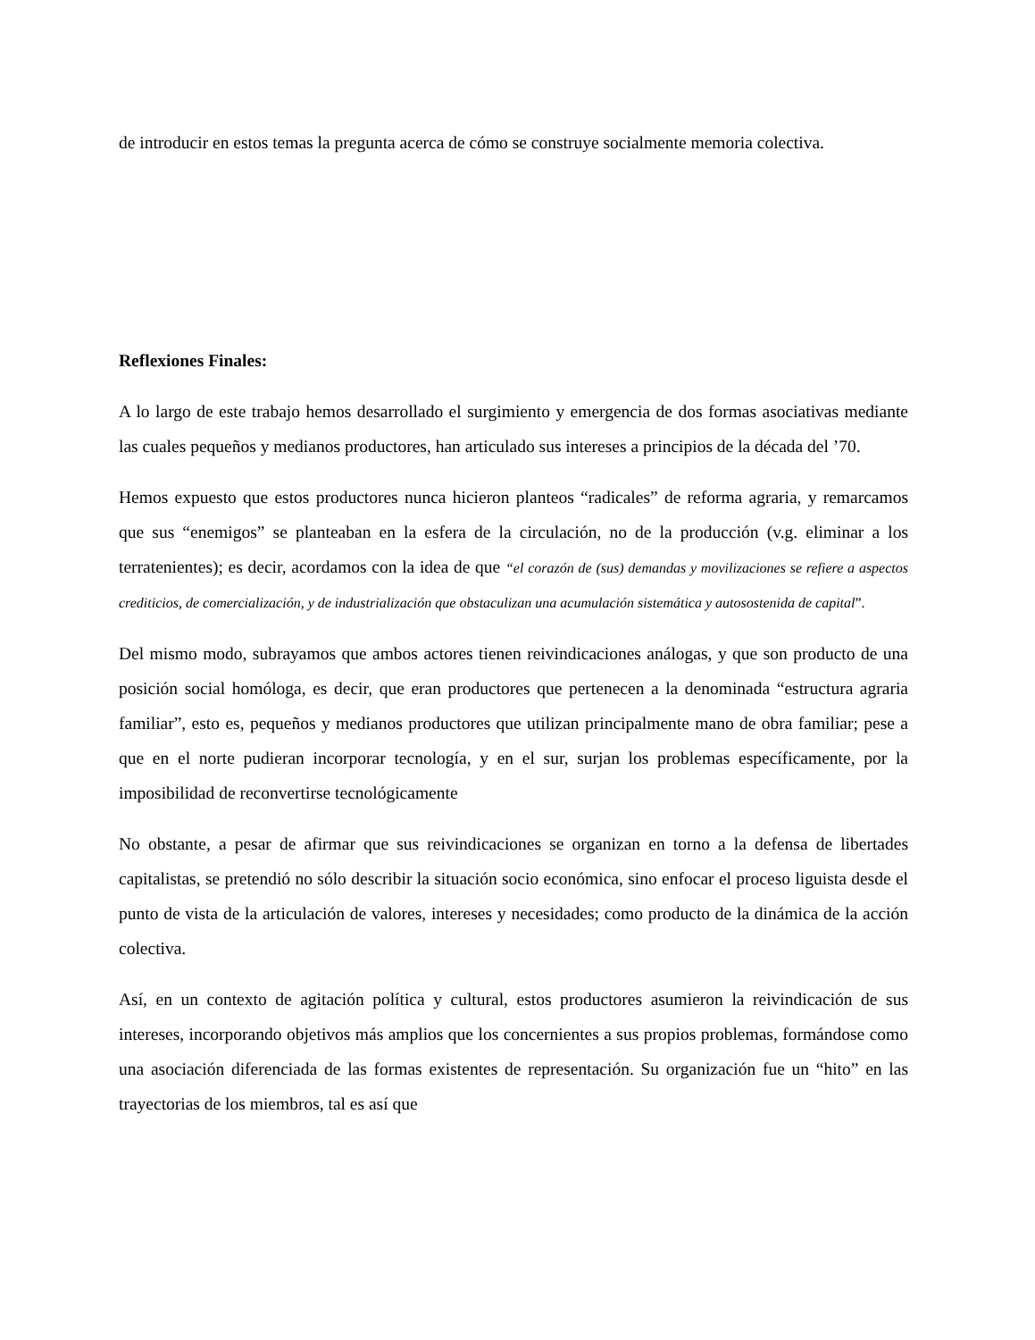de introducir en estos temas la pregunta acerca de cómo se construye socialmente memoria colectiva.
Reflexiones Finales:
A lo largo de este trabajo hemos desarrollado el surgimiento y emergencia de dos formas asociativas mediante las cuales pequeños y medianos productores, han articulado sus intereses a principios de la década del ’70.
Hemos expuesto que estos productores nunca hicieron planteos “radicales” de reforma agraria, y remarcamos que sus “enemigos” se planteaban en la esfera de la circulación, no de la producción (v.g. eliminar a los terratenientes); es decir, acordamos con la idea de que “el corazón de (sus) demandas y movilizaciones se refiere a aspectos crediticios, de comercialización, y de industrialización que obstaculizan una acumulación sistemática y autosostenida de capital”.
Del mismo modo, subrayamos que ambos actores tienen reivindicaciones análogas, y que son producto de una posición social homóloga, es decir, que eran productores que pertenecen a la denominada “estructura agraria familiar”, esto es, pequeños y medianos productores que utilizan principalmente mano de obra familiar; pese a que en el norte pudieran incorporar tecnología, y en el sur, surjan los problemas específicamente, por la imposibilidad de reconvertirse tecnológicamente
No obstante, a pesar de afirmar que sus reivindicaciones se organizan en torno a la defensa de libertades capitalistas, se pretendió no sólo describir la situación socio económica, sino enfocar el proceso liguista desde el punto de vista de la articulación de valores, intereses y necesidades; como producto de la dinámica de la acción colectiva.
Así, en un contexto de agitación política y cultural, estos productores asumieron la reivindicación de sus intereses, incorporando objetivos más amplios que los concernientes a sus propios problemas, formándose como una asociación diferenciada de las formas existentes de representación. Su organización fue un “hito” en las trayectorias de los miembros, tal es así que